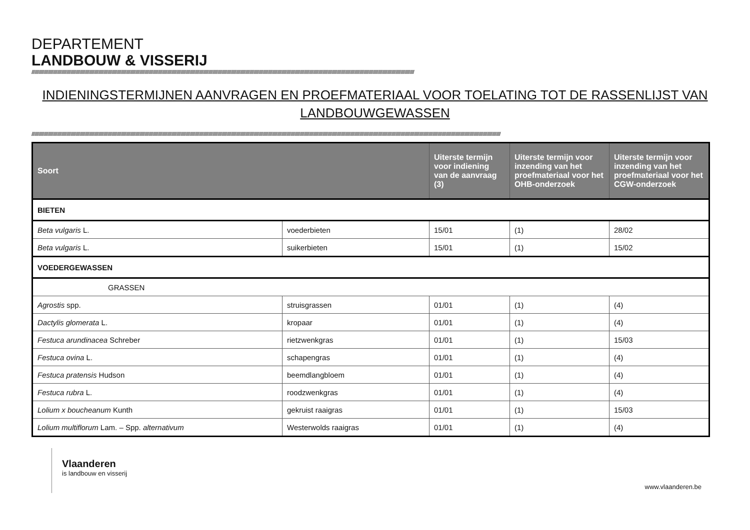DEPARTEMENT
LANDBOUW & VISSERIJ
////////////////////////////////////////////////////////////////////////////////////////////////////////////////////////////////////////////////////////////////////////////////////////////////////////////////////////////////////////////////////////////////////////////////////////////////////////////////////////////////////////////////////////////////////////////////////
INDIENINGSTERMIJNEN AANVRAGEN EN PROEFMATERIAAL VOOR TOELATING TOT DE RASSENLIJST VAN LANDBOUWGEWASSEN
////////////////////////////////////////////////////////////////////////////////////////////////////////////////////////////////////////////////////////////////////////////////////////////////////////////////////////////////////////////////////////////////////////////////////////////////////////////////////////////////////////////////////////////////////////////////////////////////////////////////////////////////////////////////////////////////////////
| Soort | | Uiterste termijn voor indiening van de aanvraag (3) | Uiterste termijn voor inzending van het proefmateriaal voor het OHB-onderzoek | Uiterste termijn voor inzending van het proefmateriaal voor het CGW-onderzoek |
| --- | --- | --- | --- | --- |
| BIETEN | | | | |
| Beta vulgaris L. | voederbieten | 15/01 | (1) | 28/02 |
| Beta vulgaris L. | suikerbieten | 15/01 | (1) | 15/02 |
| VOEDERGEWASSEN | | | | |
| GRASSEN | | | | |
| Agrostis spp. | struisgrassen | 01/01 | (1) | (4) |
| Dactylis glomerata L. | kropaar | 01/01 | (1) | (4) |
| Festuca arundinacea Schreber | rietzwenkgras | 01/01 | (1) | 15/03 |
| Festuca ovina L. | schapengras | 01/01 | (1) | (4) |
| Festuca pratensis Hudson | beemdlangbloem | 01/01 | (1) | (4) |
| Festuca rubra L. | roodzwenkgras | 01/01 | (1) | (4) |
| Lolium x boucheanum Kunth | gekruist raaigras | 01/01 | (1) | 15/03 |
| Lolium multiflorum Lam. – Spp. alternativum | Westerwolds raaigras | 01/01 | (1) | (4) |
Vlaanderen
is landbouw en visserij
www.vlaanderen.be